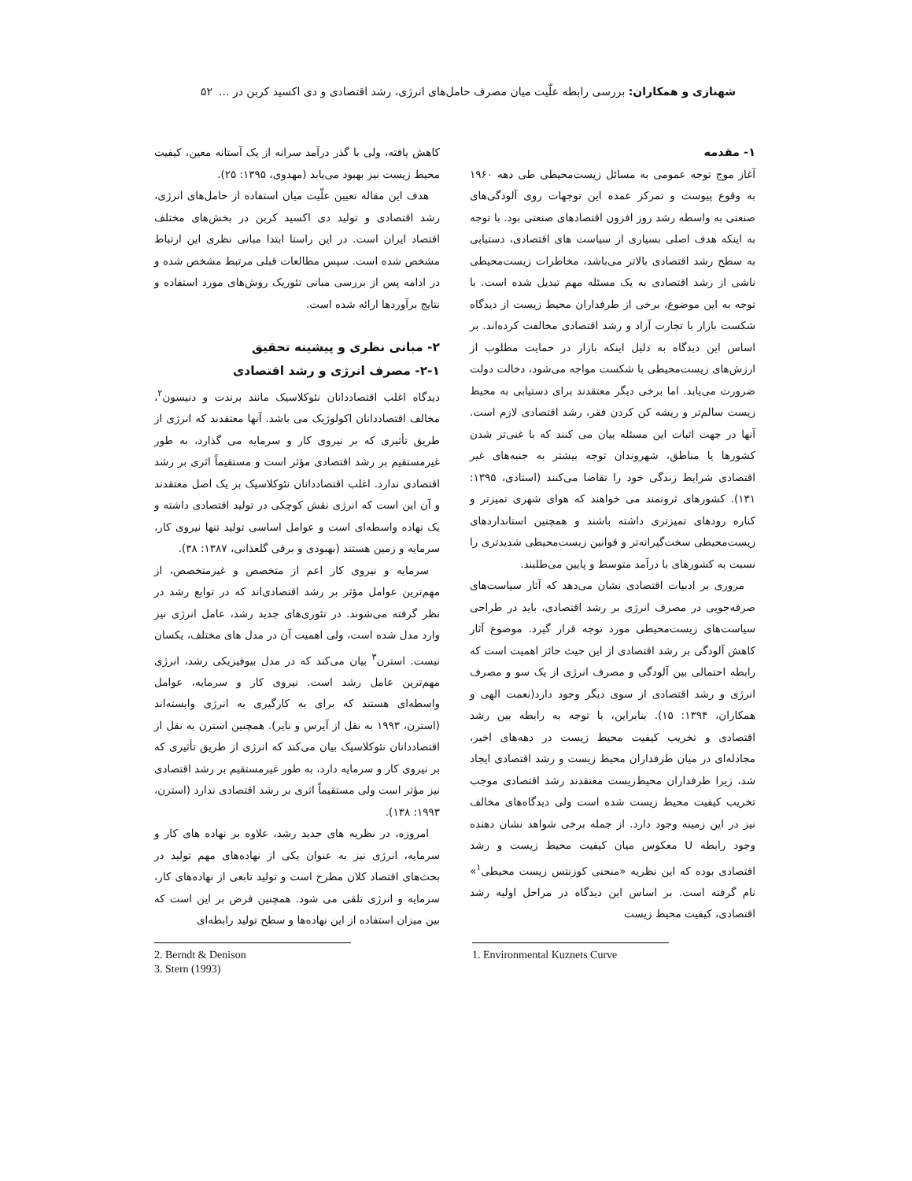شهنازی و همکاران: بررسی رابطه علّیت میان مصرف حامل‌های انرژی، رشد اقتصادی و دی اکسید کربن در ... ۵۲
۱- مقدمه
آغاز موج توجه عمومی به مسائل زیست‌محیطی طی دهه ۱۹۶۰ به وقوع پیوست و تمرکز عمده این توجهات روی آلودگی‌های صنعتی به واسطه رشد روز افزون اقتصادهای صنعتی بود. با توجه به اینکه هدف اصلی بسیاری از سیاست های اقتصادی، دستیابی به سطح رشد اقتصادی بالاتر می‌باشد، مخاطرات زیست‌محیطی ناشی از رشد اقتصادی به یک مسئله مهم تبدیل شده است. با توجه به این موضوع، برخی از طرفداران محیط زیست از دیدگاه شکست بازار با تجارت آزاد و رشد اقتصادی مخالفت کرده‌اند. بر اساس این دیدگاه به دلیل اینکه بازار در حمایت مطلوب از ارزش‌های زیست‌محیطی با شکست مواجه می‌شود، دخالت دولت ضرورت می‌یابد. اما برخی دیگر معتقدند برای دستیابی به محیط زیست سالم‌تر و ریشه کن کردن فقر، رشد اقتصادی لازم است. آنها در جهت اثبات این مسئله بیان می کنند که با غنی‌تر شدن کشورها یا مناطق، شهروندان توجه بیشتر به جنبه‌های غیر اقتصادی شرایط زندگی خود را تقاضا می‌کنند (استادی، ۱۳۹۵: ۱۳۱). کشورهای ثروتمند می خواهند که هوای شهری تمیزتر و کناره رودهای تمیزتری داشته باشند و همچنین استانداردهای زیست‌محیطی سخت‌گیرانه‌تر و قوانین زیست‌محیطی شدیدتری را نسبت به کشورهای با درآمد متوسط و پایین می‌طلبند.
مروری بر ادبیات اقتصادی نشان می‌دهد که آثار سیاست‌های صرفه‌جویی در مصرف انرژی بر رشد اقتصادی، باید در طراحی سیاست‌های زیست‌محیطی مورد توجه قرار گیرد. موضوع آثار کاهش آلودگی بر رشد اقتصادی از این حیث حائز اهمیت است که رابطه احتمالی بین آلودگی و مصرف انرژی از یک سو و مصرف انرژی و رشد اقتصادی از سوی دیگر وجود دارد(نعمت الهی و همکاران، ۱۳۹۴: ۱۵). بنابراین، با توجه به رابطه بین رشد اقتصادی و تخریب کیفیت محیط زیست در دهه‌های اخیر، مجادله‌ای در میان طرفداران محیط زیست و رشد اقتصادی ایجاد شد، زیرا طرفداران محیط‌زیست معتقدند رشد اقتصادی موجب تخریب کیفیت محیط زیست شده است ولی دیدگاه‌های مخالف نیز در این زمینه وجود دارد. از جمله برخی شواهد نشان دهنده وجود رابطه U معکوس میان کیفیت محیط زیست و رشد اقتصادی بوده که این نظریه «منحنی کوزنتس زیست محیطی<sup>۱</sup>» نام گرفته است. بر اساس این دیدگاه در مراحل اولیه رشد اقتصادی، کیفیت محیط زیست
1. Environmental Kuznets Curve
کاهش یافته، ولی با گذر درآمد سرانه از یک آستانه معین، کیفیت محیط زیست نیز بهبود می‌یابد (مهدوی، ۱۳۹۵: ۲۵).
هدف این مقاله تعیین علّیت میان استفاده از حامل‌های انرژی، رشد اقتصادی و تولید دی اکسید کربن در بخش‌های مختلف اقتصاد ایران است. در این راستا ابتدا مبانی نظری این ارتباط مشخص شده است. سپس مطالعات قبلی مرتبط مشخص شده و در ادامه پس از بررسی مبانی تئوریک روش‌های مورد استفاده و نتایج برآوردها ارائه شده است.
۲- مبانی نظری و پیشینه تحقیق
۲-۱- مصرف انرژی و رشد اقتصادی
دیدگاه اغلب اقتصاددانان نئوکلاسیک مانند برندت و دنیسون<sup>۲</sup>، مخالف اقتصاددانان اکولوژیک می باشد. آنها معتقدند که انرژی از طریق تأثیری که بر نیروی کار و سرمایه می گذارد، به طور غیرمستقیم بر رشد اقتصادی مؤثر است و مستقیماً اثری بر رشد اقتصادی ندارد. اغلب اقتصاددانان نئوکلاسیک بر یک اصل معتقدند و آن این است که انرژی نقش کوچکی در تولید اقتصادی داشته و یک نهاده واسطه‌ای است و عوامل اساسی تولید تنها نیروی کار، سرمایه و زمین هستند (بهبودی و برقی گلعذانی، ۱۳۸۷: ۳۸).
سرمایه و نیروی کار اعم از متخصص و غیرمتخصص، از مهم‌ترین عوامل مؤثر بر رشد اقتصادی‌اند که در توابع رشد در نظر گرفته می‌شوند. در تئوری‌های جدید رشد، عامل انرژی نیز وارد مدل شده است، ولی اهمیت آن در مدل های مختلف، یکسان نیست. استرن<sup>۳</sup> بیان می‌کند که در مدل بیوفیزیکی رشد، انرژی مهم‌ترین عامل رشد است. نیروی کار و سرمایه، عوامل واسطه‌ای هستند که برای به کارگیری به انرژی وابسته‌اند (استرن، ۱۹۹۳ به نقل از آیرس و نایر). همچنین استرن به نقل از اقتصاددانان نئوکلاسیک بیان می‌کند که انرژی از طریق تأثیری که بر نیروی کار و سرمایه دارد، به طور غیرمستقیم بر رشد اقتصادی نیز مؤثر است ولی مستقیماً اثری بر رشد اقتصادی ندارد (استرن، ۱۹۹۳: ۱۳۸).
امروزه، در نظریه های جدید رشد، علاوه بر نهاده های کار و سرمایه، انرژی نیز به عنوان یکی از نهاده‌های مهم تولید در بحث‌های اقتصاد کلان مطرح است و تولید تابعی از نهاده‌های کار، سرمایه و انرژی تلقی می شود. همچنین فرض بر این است که بین میزان استفاده از این نهاده‌ها و سطح تولید رابطه‌ای
2. Berndt & Denison
3. Stern (1993)